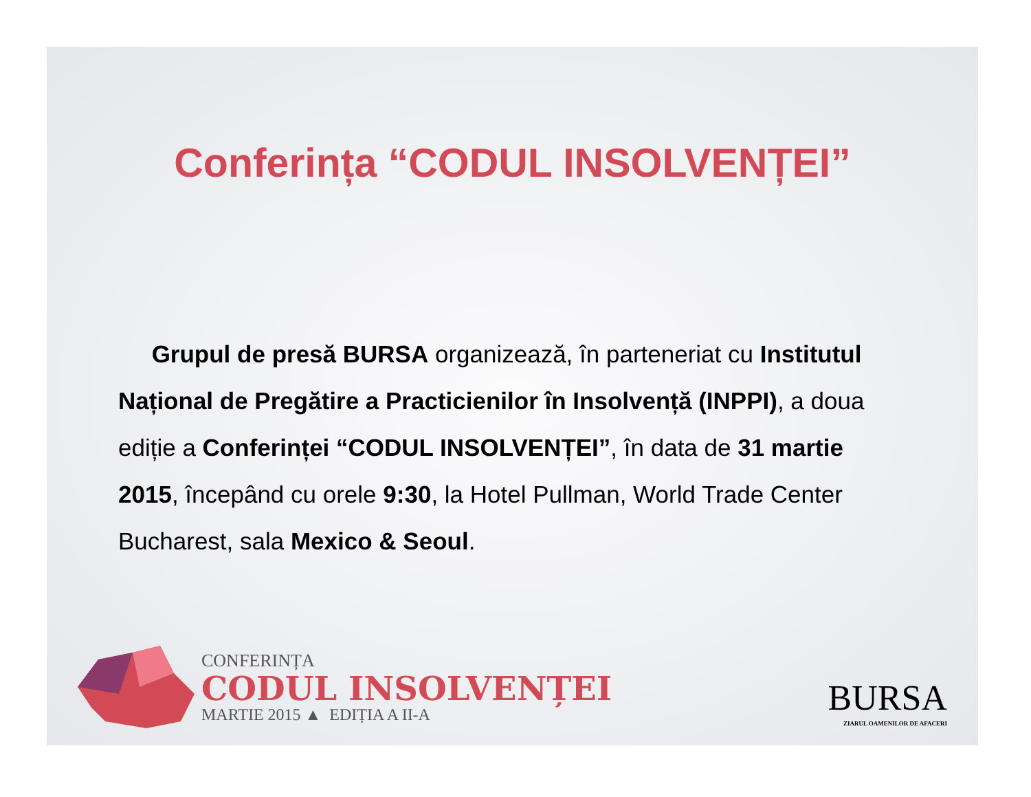Conferința “CODUL INSOLVENȚEI”
Grupul de presă BURSA organizează, în parteneriat cu Institutul Național de Pregătire a Practicienilor în Insolvență (INPPI), a doua ediție a Conferinței “CODUL INSOLVENȚEI”, în data de 31 martie 2015, începând cu orele 9:30, la Hotel Pullman, World Trade Center Bucharest, sala Mexico & Seoul.
CONFERINȚA
CODUL INSOLVENȚEI
MARTIE 2015 ▲ EDIȚIA A II-A
BURSA
ZIARUL OAMENILOR DE AFACERI